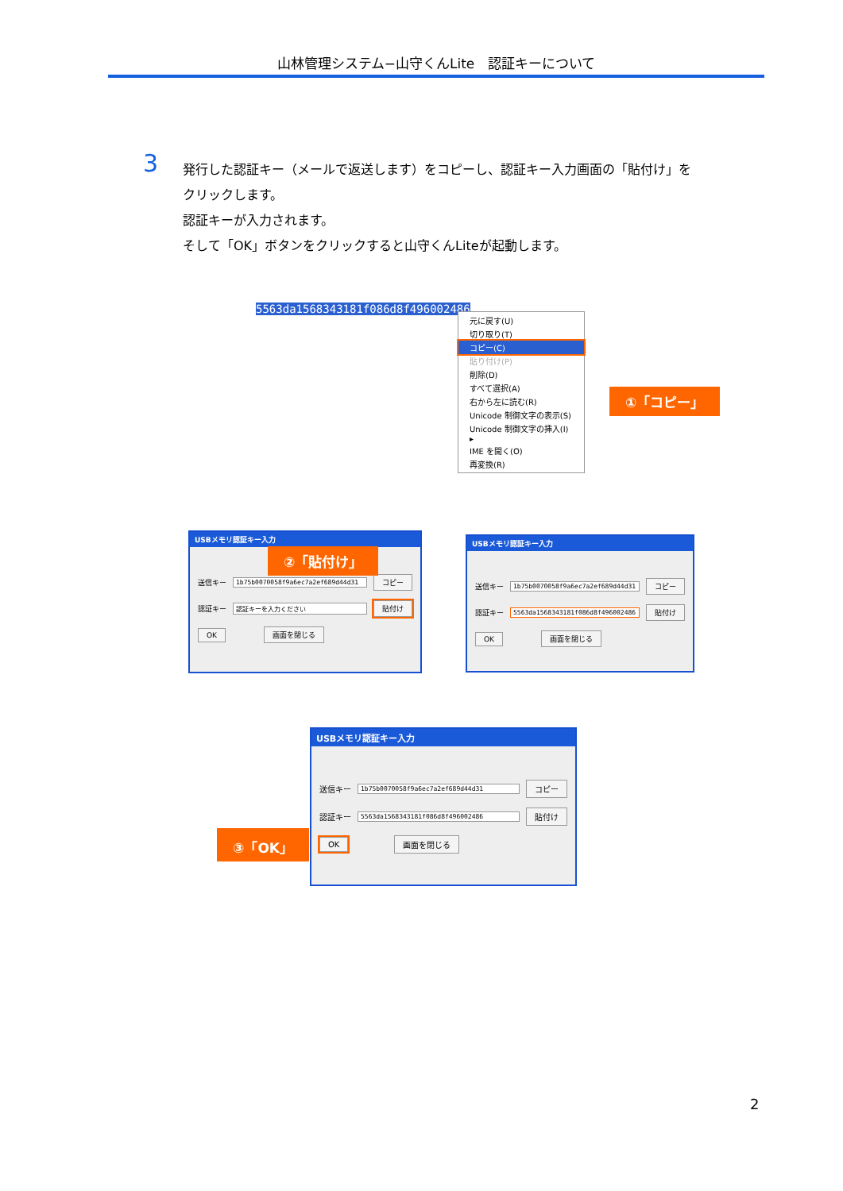山林管理システム−山守くんLite　認証キーについて
3
発行した認証キー（メールで返送します）をコピーし、認証キー入力画面の「貼付け」をクリックします。
認証キーが入力されます。
そして「OK」ボタンをクリックすると山守くんLiteが起動します。
5563da1568343181f086d8f496002486
元に戻す(U)
切り取り(T)
コピー(C)
貼り付け(P)
削除(D)
すべて選択(A)
右から左に読む(R)
Unicode 制御文字の表示(S)
Unicode 制御文字の挿入(I) ▸
IME を開く(O)
再変換(R)
①「コピー」
USBメモリ認証キー入力
送信キー 1b75b0070058f9a6ec7a2ef689d44d31 コピー
認証キー 認証キーを入力ください 貼付け
OK 画面を閉じる
②「貼付け」
USBメモリ認証キー入力
送信キー 1b75b0070058f9a6ec7a2ef689d44d31 コピー
認証キー 5563da1568343181f086d8f496002486 貼付け
OK 画面を閉じる
USBメモリ認証キー入力
送信キー 1b75b0070058f9a6ec7a2ef689d44d31 コピー
認証キー 5563da1568343181f086d8f496002486 貼付け
OK 画面を閉じる
③「OK」
2